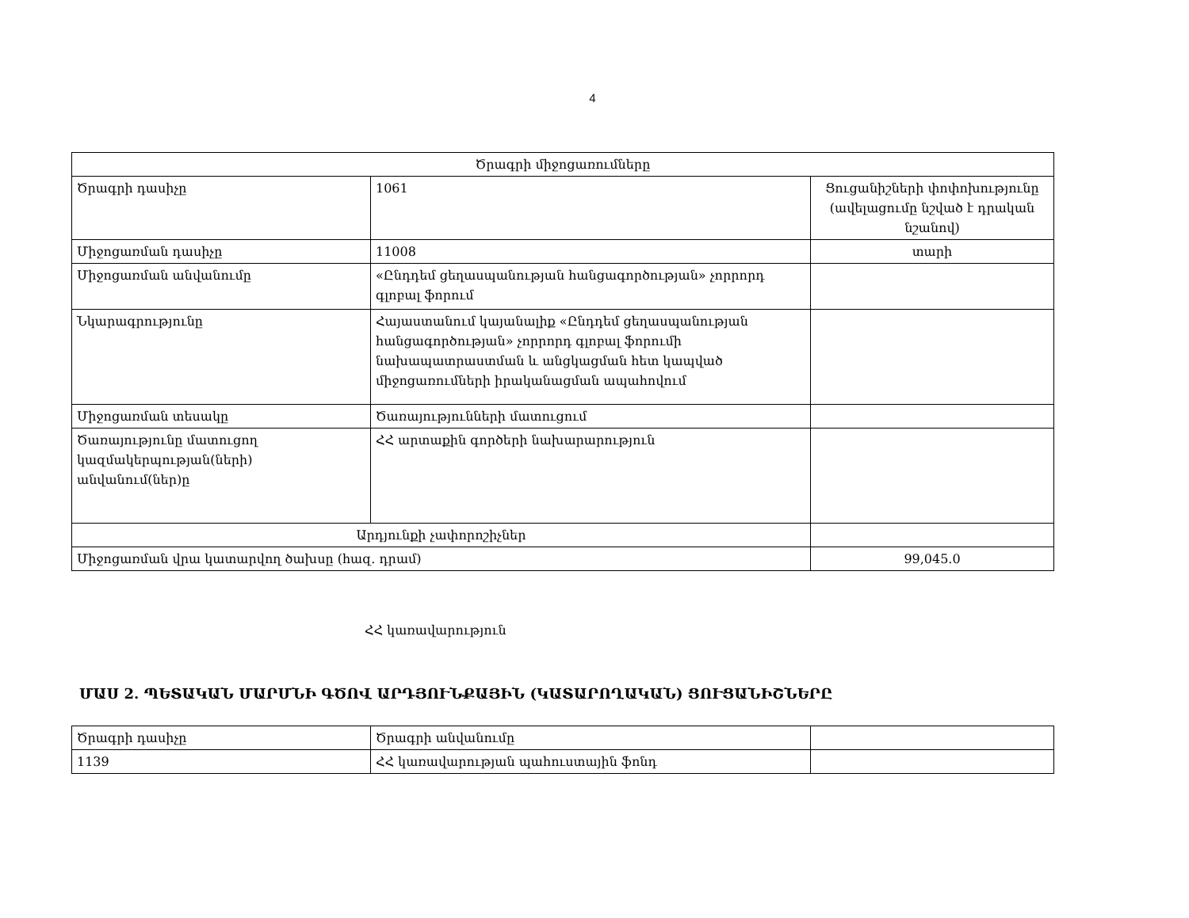4
| Ծրագրի միջոցառումները | | |
| Ծրագրի դասիչը | 1061 | Ցուցանիշների փոփոխությունը (ավելացումը նշված է դրական նշանով) |
| Միջոցառման դասիչը | 11008 | տարի |
| Միջոցառման անվանումը | «Ընդդեմ ցեղասպանության հանցագործության» չորրորդ գլոբալ ֆորում | |
| Նկարագրությունը | Հայաստանում կայանալիք «Ընդդեմ ցեղասպանության հանցագործության» չորրորդ գլոբալ ֆորումի նախապատրաստման և անցկացման հետ կապված միջոցառումների իրականացման ապահովում | |
| Միջոցառման տեսակը | Ծառայությունների մատուցում | |
| Ծառայությունը մատուցող կազմակերպության(ների) անվանում(ներ)ը | ՀՀ արտաքին գործերի նախարարություն | |
| Արդյունքի չափորոշիչներ | | |
| Միջոցառման վրա կատարվող ծախսը (հազ. դրամ) | | 99,045.0 |
ՀՀ կառավարություն
ՄԱՍ 2. ՊԵՏԱԿԱՆ ՄԱՐՄՆԻ ԳԾՈՎ ԱՐԴՅՈՒՆՔԱՅԻՆ (ԿԱՏԱՐՈՂԱԿԱՆ) ՑՈՒՑԱՆԻՇՆԵՐԸ
| Ծրագրի դասիչը | Ծրագրի անվանումը | |
| 1139 | ՀՀ կառավարության պահուստային ֆոնդ | |